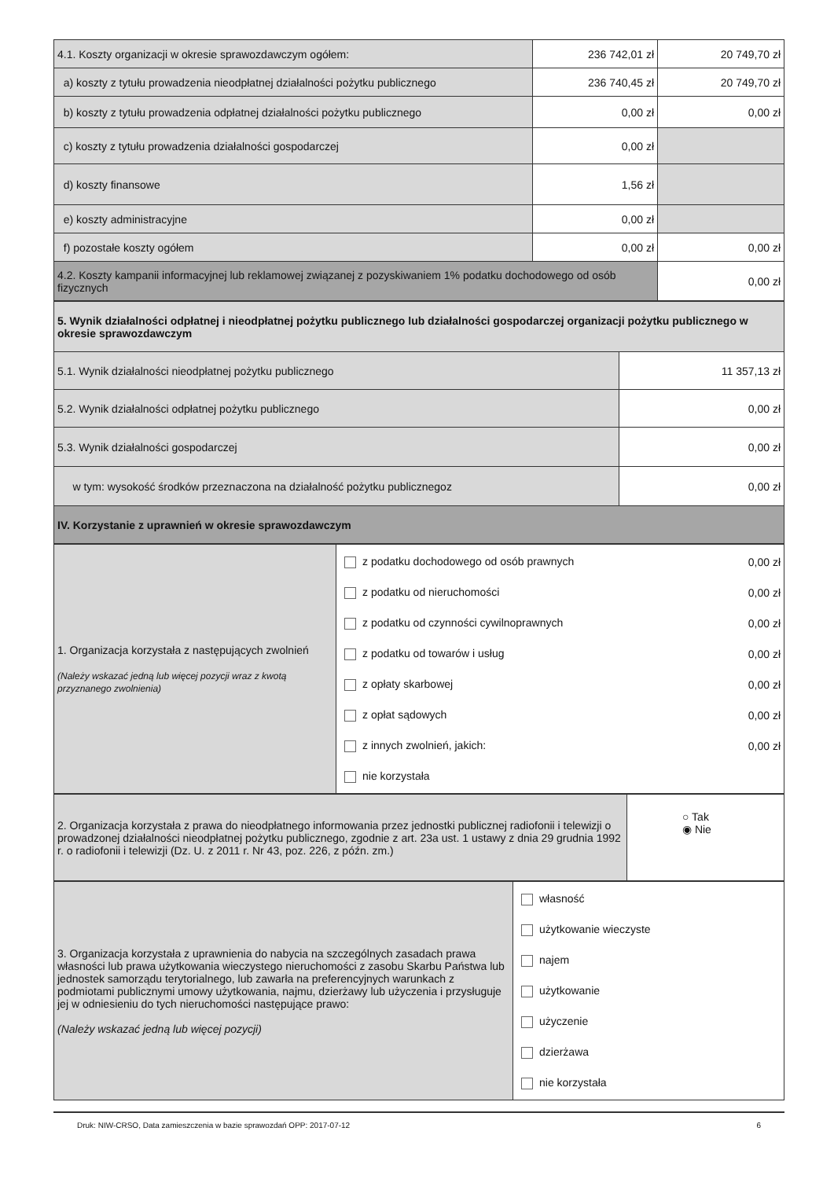| 4.1. Koszty organizacji w okresie sprawozdawczym ogółem: | 236 742,01 zł | 20 749,70 zł |
| a) koszty z tytułu prowadzenia nieodpłatnej działalności pożytku publicznego | 236 740,45 zł | 20 749,70 zł |
| b) koszty z tytułu prowadzenia odpłatnej działalności pożytku publicznego | 0,00 zł | 0,00 zł |
| c) koszty z tytułu prowadzenia działalności gospodarczej | 0,00 zł | |
| d) koszty finansowe | 1,56 zł | |
| e) koszty administracyjne | 0,00 zł | |
| f) pozostałe koszty ogółem | 0,00 zł | 0,00 zł |
| 4.2. Koszty kampanii informacyjnej lub reklamowej związanej z pozyskiwaniem 1% podatku dochodowego od osób fizycznych | | 0,00 zł |
| 5. Wynik działalności odpłatnej i nieodpłatnej pożytku publicznego lub działalności gospodarczej organizacji pożytku publicznego w okresie sprawozdawczym | |
| 5.1. Wynik działalności nieodpłatnej pożytku publicznego | 11 357,13 zł |
| 5.2. Wynik działalności odpłatnej pożytku publicznego | 0,00 zł |
| 5.3. Wynik działalności gospodarczej | 0,00 zł |
| w tym: wysokość środków przeznaczona na działalność pożytku publicznegoz | 0,00 zł |
| IV. Korzystanie z uprawnień w okresie sprawozdawczym | |
| 1. Organizacja korzystała z następujących zwolnień (Należy wskazać jedną lub więcej pozycji wraz z kwotą przyznanego zwolnienia) | z podatku dochodowego od osób prawnych 0,00 zł z podatku od nieruchomości 0,00 zł z podatku od czynności cywilnoprawnych 0,00 zł z podatku od towarów i usług 0,00 zł z opłaty skarbowej 0,00 zł z opłat sądowych 0,00 zł z innych zwolnień, jakich: 0,00 zł nie korzystała |
| 2. Organizacja korzystała z prawa do nieodpłatnego informowania przez jednostki publicznej radiofonii i telewizji o prowadzonej działalności nieodpłatnej pożytku publicznego, zgodnie z art. 23a ust. 1 ustawy z dnia 29 grudnia 1992 r. o radiofonii i telewizji (Dz. U. z 2011 r. Nr 43, poz. 226, z późn. zm.) | ○ Tak ◉ Nie |
| 3. Organizacja korzystała z uprawnienia do nabycia na szczególnych zasadach prawa własności lub prawa użytkowania wieczystego nieruchomości z zasobu Skarbu Państwa lub jednostek samorządu terytorialnego, lub zawarła na preferencyjnych warunkach z podmiotami publicznymi umowy użytkowania, najmu, dzierżawy lub użyczenia i przysługuje jej w odniesieniu do tych nieruchomości następujące prawo: (Należy wskazać jedną lub więcej pozycji) | własność użytkowanie wieczyste najem użytkowanie użyczenie dzierżawa nie korzystała |
Druk: NIW-CRSO, Data zamieszczenia w bazie sprawozdań OPP: 2017-07-12 6